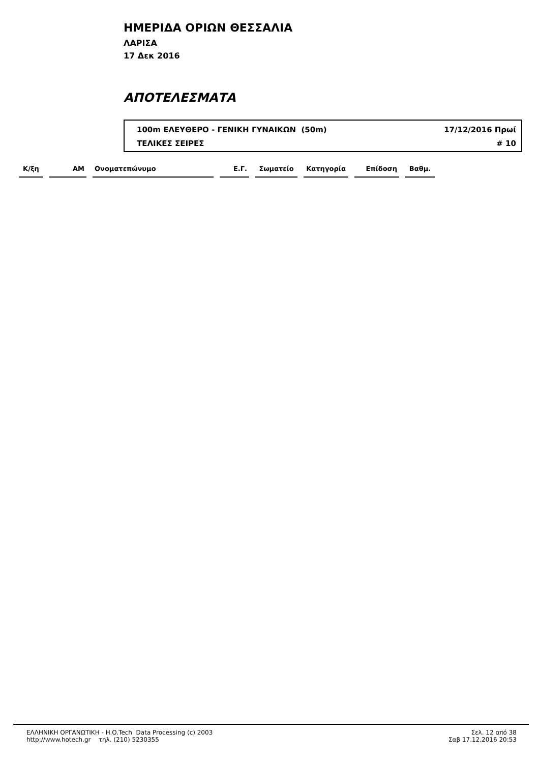ΗΜΕΡΙΔΑ ΟΡΙΩΝ ΘΕΣΣΑΛΙΑ
ΛΑΡΙΣΑ
17 Δεκ 2016
ΑΠΟΤΕΛΕΣΜΑΤΑ
100m ΕΛΕΥΘΕΡΟ - ΓΕΝΙΚΗ ΓΥΝΑΙΚΩΝ (50m) 17/12/2016 Πρωί
ΤΕΛΙΚΕΣ ΣΕΙΡΕΣ # 10
| Κ/ξη | ΑΜ | Ονοματεπώνυμο | Ε.Γ. | Σωματείο | Κατηγορία | Επίδοση | Βαθμ. |
| --- | --- | --- | --- | --- | --- | --- | --- |
ΕΛΛΗΝΙΚΗ ΟΡΓΑΝΩΤΙΚΗ - H.O.Tech Data Processing (c) 2003
http://www.hotech.gr τηλ. (210) 5230355
Σελ. 12 από 38
Σαβ 17.12.2016 20:53